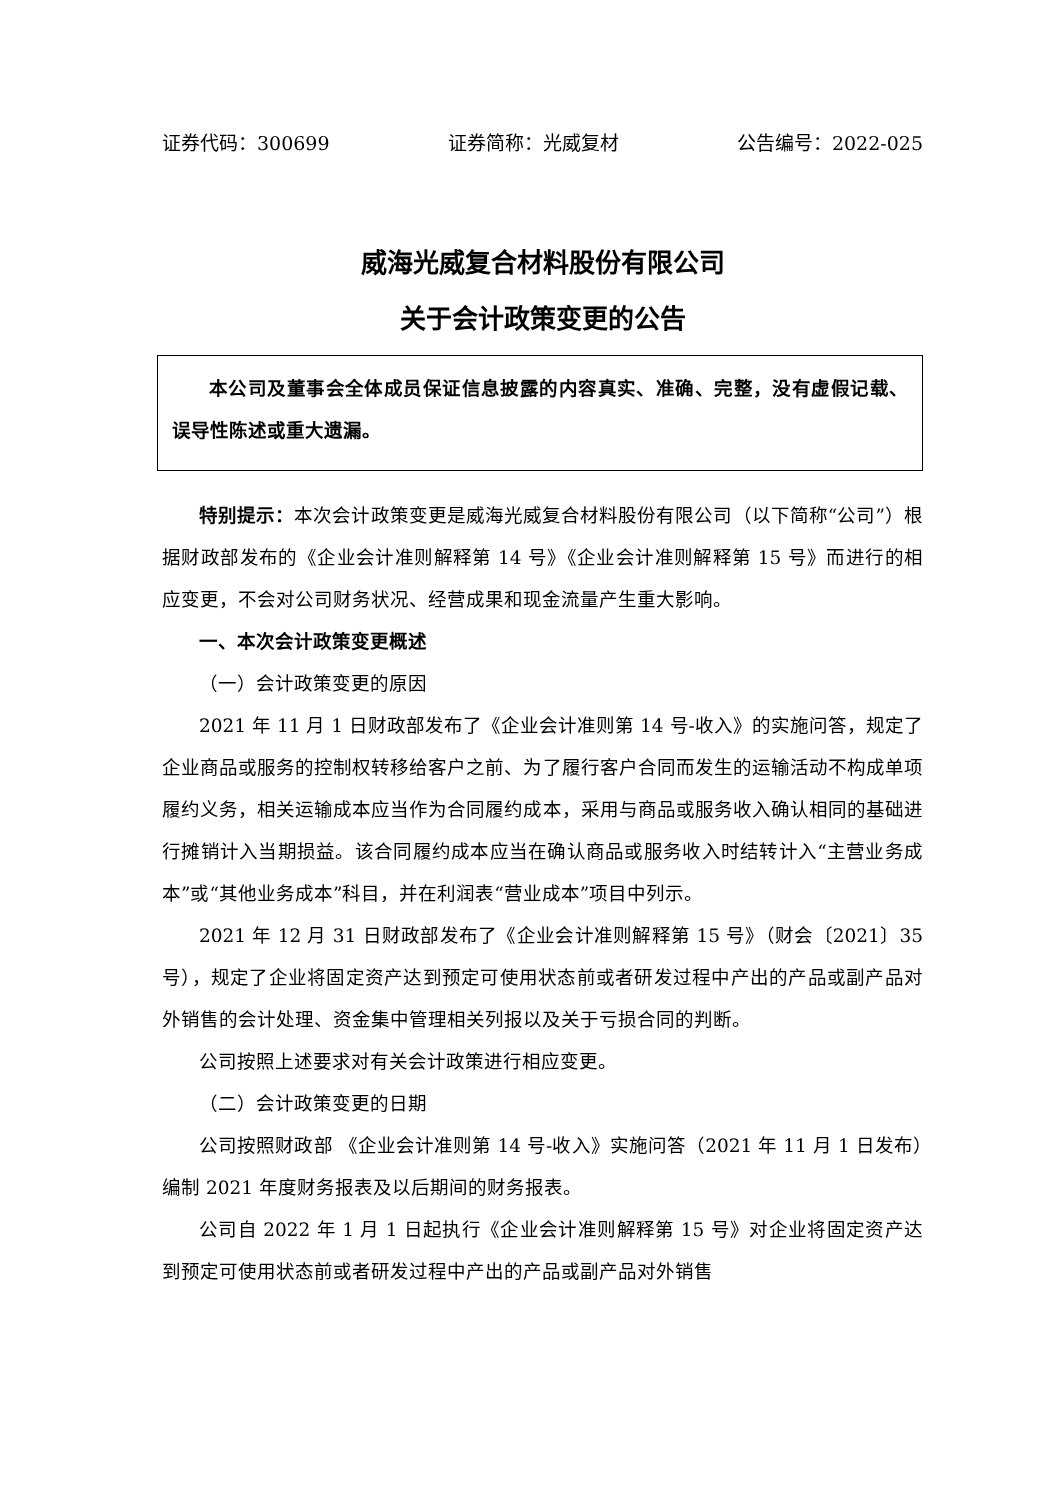证券代码：300699 证券简称：光威复材 公告编号：2022-025
威海光威复合材料股份有限公司
关于会计政策变更的公告
本公司及董事会全体成员保证信息披露的内容真实、准确、完整，没有虚假记载、误导性陈述或重大遗漏。
特别提示：本次会计政策变更是威海光威复合材料股份有限公司（以下简称“公司”）根据财政部发布的《企业会计准则解释第 14 号》《企业会计准则解释第 15 号》而进行的相应变更，不会对公司财务状况、经营成果和现金流量产生重大影响。
一、本次会计政策变更概述
（一）会计政策变更的原因
2021 年 11 月 1 日财政部发布了《企业会计准则第 14 号-收入》的实施问答，规定了企业商品或服务的控制权转移给客户之前、为了履行客户合同而发生的运输活动不构成单项履约义务，相关运输成本应当作为合同履约成本，采用与商品或服务收入确认相同的基础进行摊销计入当期损益。该合同履约成本应当在确认商品或服务收入时结转计入“主营业务成本”或“其他业务成本”科目，并在利润表“营业成本”项目中列示。
2021 年 12 月 31 日财政部发布了《企业会计准则解释第 15 号》（财会〔2021〕35 号），规定了企业将固定资产达到预定可使用状态前或者研发过程中产出的产品或副产品对外销售的会计处理、资金集中管理相关列报以及关于亏损合同的判断。
公司按照上述要求对有关会计政策进行相应变更。
（二）会计政策变更的日期
公司按照财政部 《企业会计准则第 14 号-收入》实施问答（2021 年 11 月 1 日发布）编制 2021 年度财务报表及以后期间的财务报表。
公司自 2022 年 1 月 1 日起执行《企业会计准则解释第 15 号》对企业将固定资产达到预定可使用状态前或者研发过程中产出的产品或副产品对外销售